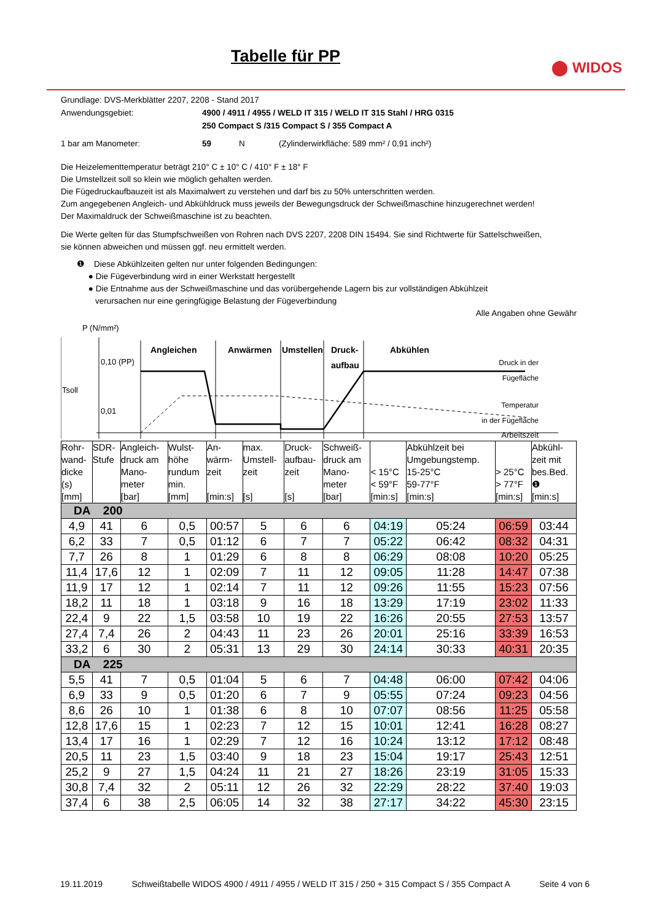Tabelle für PP
⬤ WIDOS
Grundlage: DVS-Merkblätter 2207, 2208 - Stand 2017
Anwendungsgebiet: 4900 / 4911 / 4955 / WELD IT 315 / WELD IT 315 Stahl / HRG 0315
250 Compact S /315 Compact S / 355 Compact A
1 bar am Manometer: 59 N (Zylinderwirkfläche: 589 mm² / 0,91 inch²)
Die Heizelementtemperatur beträgt 210° C ± 10° C / 410° F ± 18° F
Die Umstellzeit soll so klein wie möglich gehalten werden.
Die Fügedruckaufbauzeit ist als Maximalwert zu verstehen und darf bis zu 50% unterschritten werden.
Zum angegebenen Angleich- und Abkühldruck muss jeweils der Bewegungsdruck der Schweißmaschine hinzugerechnet werden!
Der Maximaldruck der Schweißmaschine ist zu beachten.
Die Werte gelten für das Stumpfschweißen von Rohren nach DVS 2207, 2208 DIN 15494. Sie sind Richtwerte für Sattelschweißen,
sie können abweichen und müssen ggf. neu ermittelt werden.
❶ Diese Abkühlzeiten gelten nur unter folgenden Bedingungen:
● Die Fügeverbindung wird in einer Werkstatt hergestellt
● Die Entnahme aus der Schweißmaschine und das vorübergehende Lagern bis zur vollständigen Abkühlzeit
verursachen nur eine geringfügige Belastung der Fügeverbindung
Alle Angaben ohne Gewähr
P (N/mm²)
0,10 (PP)
0,01
Tsoll
Angleichen
Anwärmen
Umstellen
Druck-
aufbau
Abkühlen
Druck in der
Fügefläche
Temperatur
in der Fügefläche
Arbeitszeit
| Rohr- wand- dicke (s) [mm] | SDR- Stufe | Angleich- druck am Mano- meter [bar] | Wulst- höhe rundum min. [mm] | An- wärm- zeit [min:s] | max. Umstell- zeit [s] | Druck- aufbau- zeit [s] | Schweiß- druck am Mano- meter [bar] | < 15°C < 59°F [min:s] | Abkühlzeit bei Umgebungstemp. 15-25°C 59-77°F [min:s] | > 25°C > 77°F [min:s] | Abkühl- zeit mit bes.Bed. ❶ [min:s] |
| --- | --- | --- | --- | --- | --- | --- | --- | --- | --- | --- | --- |
| DA 200 | | | | | | | | | | | |
| 4,9 | 41 | 6 | 0,5 | 00:57 | 5 | 6 | 6 | 04:19 | 05:24 | 06:59 | 03:44 |
| 6,2 | 33 | 7 | 0,5 | 01:12 | 6 | 7 | 7 | 05:22 | 06:42 | 08:32 | 04:31 |
| 7,7 | 26 | 8 | 1 | 01:29 | 6 | 8 | 8 | 06:29 | 08:08 | 10:20 | 05:25 |
| 11,4 | 17,6 | 12 | 1 | 02:09 | 7 | 11 | 12 | 09:05 | 11:28 | 14:47 | 07:38 |
| 11,9 | 17 | 12 | 1 | 02:14 | 7 | 11 | 12 | 09:26 | 11:55 | 15:23 | 07:56 |
| 18,2 | 11 | 18 | 1 | 03:18 | 9 | 16 | 18 | 13:29 | 17:19 | 23:02 | 11:33 |
| 22,4 | 9 | 22 | 1,5 | 03:58 | 10 | 19 | 22 | 16:26 | 20:55 | 27:53 | 13:57 |
| 27,4 | 7,4 | 26 | 2 | 04:43 | 11 | 23 | 26 | 20:01 | 25:16 | 33:39 | 16:53 |
| 33,2 | 6 | 30 | 2 | 05:31 | 13 | 29 | 30 | 24:14 | 30:33 | 40:31 | 20:35 |
| DA 225 | | | | | | | | | | | |
| 5,5 | 41 | 7 | 0,5 | 01:04 | 5 | 6 | 7 | 04:48 | 06:00 | 07:42 | 04:06 |
| 6,9 | 33 | 9 | 0,5 | 01:20 | 6 | 7 | 9 | 05:55 | 07:24 | 09:23 | 04:56 |
| 8,6 | 26 | 10 | 1 | 01:38 | 6 | 8 | 10 | 07:07 | 08:56 | 11:25 | 05:58 |
| 12,8 | 17,6 | 15 | 1 | 02:23 | 7 | 12 | 15 | 10:01 | 12:41 | 16:28 | 08:27 |
| 13,4 | 17 | 16 | 1 | 02:29 | 7 | 12 | 16 | 10:24 | 13:12 | 17:12 | 08:48 |
| 20,5 | 11 | 23 | 1,5 | 03:40 | 9 | 18 | 23 | 15:04 | 19:17 | 25:43 | 12:51 |
| 25,2 | 9 | 27 | 1,5 | 04:24 | 11 | 21 | 27 | 18:26 | 23:19 | 31:05 | 15:33 |
| 30,8 | 7,4 | 32 | 2 | 05:11 | 12 | 26 | 32 | 22:29 | 28:22 | 37:40 | 19:03 |
| 37,4 | 6 | 38 | 2,5 | 06:05 | 14 | 32 | 38 | 27:17 | 34:22 | 45:30 | 23:15 |
19.11.2019 Schweißtabelle WIDOS 4900 / 4911 / 4955 / WELD IT 315 / 250 + 315 Compact S / 355 Compact A Seite 4 von 6